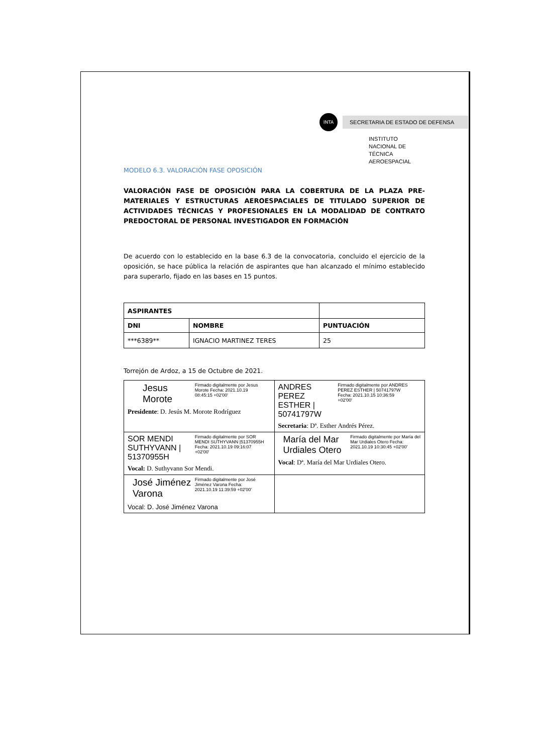INTA
SECRETARIA DE ESTADO DE DEFENSA
INSTITUTO NACIONAL DE
TÉCNICA AEROESPACIAL
MODELO 6.3. VALORACIÓN FASE OPOSICIÓN
VALORACIÓN FASE DE OPOSICIÓN PARA LA COBERTURA DE LA PLAZA PRE-MATERIALES Y ESTRUCTURAS AEROESPACIALES DE TITULADO SUPERIOR DE ACTIVIDADES TÉCNICAS Y PROFESIONALES EN LA MODALIDAD DE CONTRATO PREDOCTORAL DE PERSONAL INVESTIGADOR EN FORMACIÓN
De acuerdo con lo establecido en la base 6.3 de la convocatoria, concluido el ejercicio de la oposición, se hace pública la relación de aspirantes que han alcanzado el mínimo establecido para superarlo, fijado en las bases en 15 puntos.
| ASPIRANTES | | |
| DNI | NOMBRE | PUNTUACIÓN |
| ***6389** | IGNACIO MARTINEZ TERES | 25 |
Torrejón de Ardoz, a 15 de Octubre de 2021.
| Jesus Morote Firmado digitalmente por Jesus Morote Fecha: 2021.10.19 08:45:15 +02'00' Presidente : D. Jesús M. Morote Rodríguez | ANDRES PEREZ ESTHER / 50741797W Firmado digitalmente por ANDRES PEREZ ESTHER / 50741797W Fecha: 2021.10.15 10:36:59 +02'00' Secretaria : Dª. Esther Andrés Pérez. |
| SOR MENDI SUTHYVANN / 51370955H Firmado digitalmente por SOR MENDI SUTHYVANN /51370955H Fecha: 2021.10.19 09:16:07 +02'00' Vocal: D. Suthyvann Sor Mendi. | María del Mar Urdiales Otero Firmado digitalmente por María del Mar Urdiales Otero Fecha: 2021.10.19 10:30:45 +02'00' Vocal : Dª. María del Mar Urdiales Otero. |
| José Jiménez Varona Firmado digitalmente por José Jiménez Varona Fecha: 2021.10.19 11:39:59 +02'00' Vocal: D. José Jiménez Varona | |